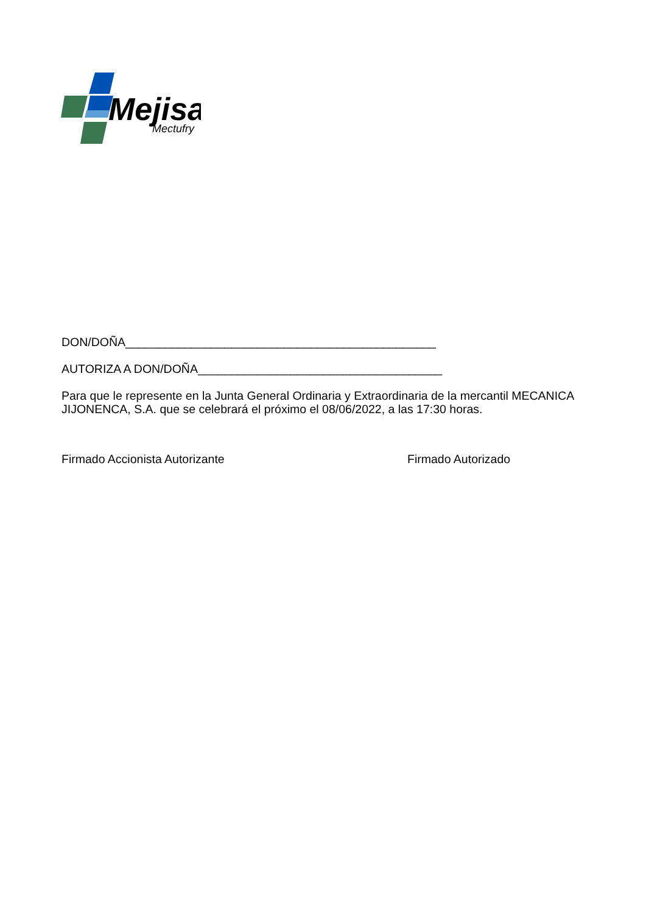Mejisa
Mectufry
DON/DOÑA_______________________________________________
AUTORIZA A DON/DOÑA_____________________________________
Para que le represente en la Junta General Ordinaria y Extraordinaria de la mercantil MECANICA JIJONENCA, S.A. que se celebrará el próximo el 08/06/2022, a las 17:30 horas.
Firmado Accionista Autorizante Firmado Autorizado